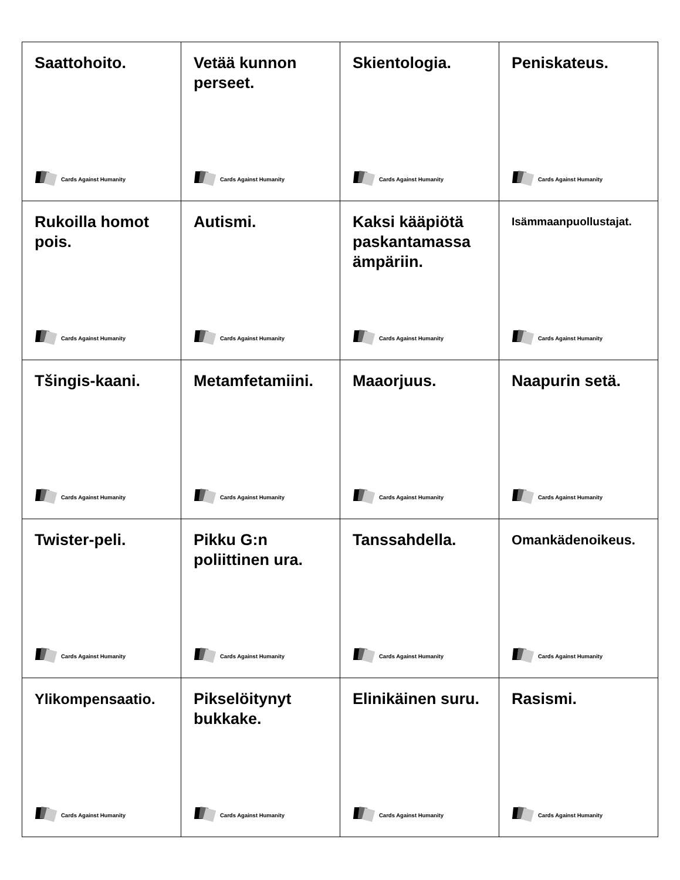| Saattohoito. Cards Against Humanity | Vetää kunnon perseet. Cards Against Humanity | Skientologia. Cards Against Humanity | Peniskateus. Cards Against Humanity |
| Rukoilla homot pois. Cards Against Humanity | Autismi. Cards Against Humanity | Kaksi kääpiötä paskantamassa ämpäriin. Cards Against Humanity | Isämmaanpuollustajat. Cards Against Humanity |
| Tšingis-kaani. Cards Against Humanity | Metamfetamiini. Cards Against Humanity | Maaorjuus. Cards Against Humanity | Naapurin setä. Cards Against Humanity |
| Twister-peli. Cards Against Humanity | Pikku G:n poliittinen ura. Cards Against Humanity | Tanssahdella. Cards Against Humanity | Omankädenoikeus. Cards Against Humanity |
| Ylikompensaatio. Cards Against Humanity | Pikselöitynyt bukkake. Cards Against Humanity | Elinikäinen suru. Cards Against Humanity | Rasismi. Cards Against Humanity |